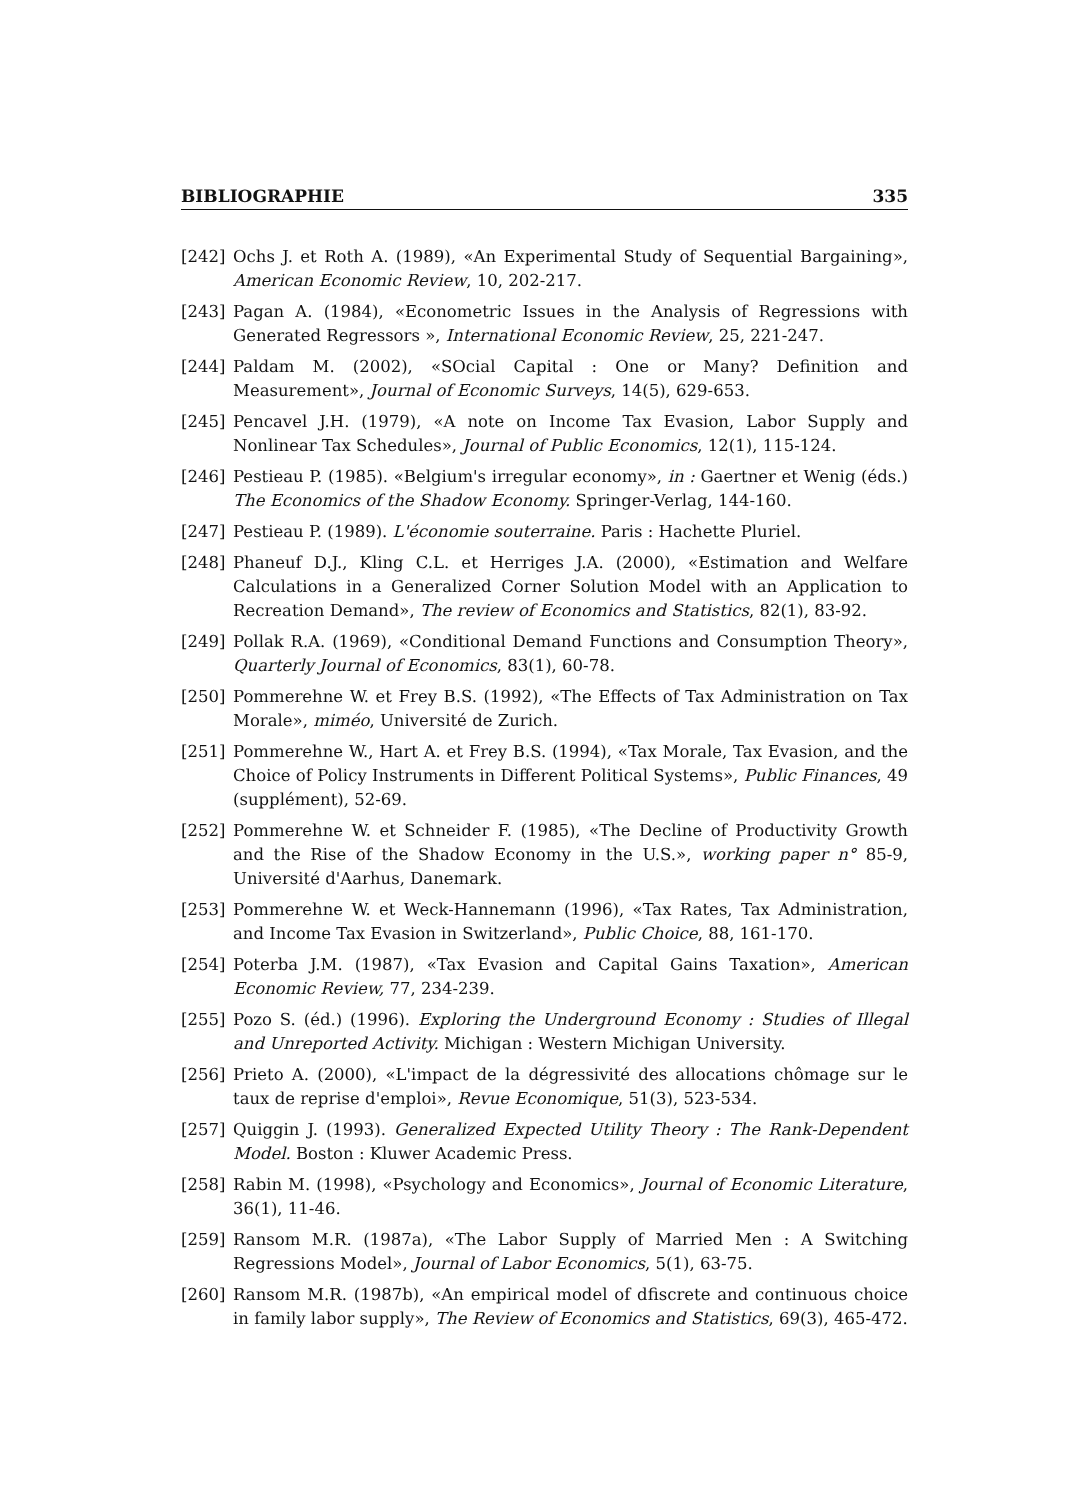BIBLIOGRAPHIE 335
[242] Ochs J. et Roth A. (1989), «An Experimental Study of Sequential Bargaining», American Economic Review, 10, 202-217.
[243] Pagan A. (1984), «Econometric Issues in the Analysis of Regressions with Generated Regressors », International Economic Review, 25, 221-247.
[244] Paldam M. (2002), «SOcial Capital : One or Many? Definition and Measurement», Journal of Economic Surveys, 14(5), 629-653.
[245] Pencavel J.H. (1979), «A note on Income Tax Evasion, Labor Supply and Nonlinear Tax Schedules», Journal of Public Economics, 12(1), 115-124.
[246] Pestieau P. (1985). «Belgium's irregular economy», in : Gaertner et Wenig (éds.) The Economics of the Shadow Economy. Springer-Verlag, 144-160.
[247] Pestieau P. (1989). L'économie souterraine. Paris : Hachette Pluriel.
[248] Phaneuf D.J., Kling C.L. et Herriges J.A. (2000), «Estimation and Welfare Calculations in a Generalized Corner Solution Model with an Application to Recreation Demand», The review of Economics and Statistics, 82(1), 83-92.
[249] Pollak R.A. (1969), «Conditional Demand Functions and Consumption Theory», Quarterly Journal of Economics, 83(1), 60-78.
[250] Pommerehne W. et Frey B.S. (1992), «The Effects of Tax Administration on Tax Morale», miméo, Université de Zurich.
[251] Pommerehne W., Hart A. et Frey B.S. (1994), «Tax Morale, Tax Evasion, and the Choice of Policy Instruments in Different Political Systems», Public Finances, 49 (supplément), 52-69.
[252] Pommerehne W. et Schneider F. (1985), «The Decline of Productivity Growth and the Rise of the Shadow Economy in the U.S.», working paper n° 85-9, Université d'Aarhus, Danemark.
[253] Pommerehne W. et Weck-Hannemann (1996), «Tax Rates, Tax Administration, and Income Tax Evasion in Switzerland», Public Choice, 88, 161-170.
[254] Poterba J.M. (1987), «Tax Evasion and Capital Gains Taxation», American Economic Review, 77, 234-239.
[255] Pozo S. (éd.) (1996). Exploring the Underground Economy : Studies of Illegal and Unreported Activity. Michigan : Western Michigan University.
[256] Prieto A. (2000), «L'impact de la dégressivité des allocations chômage sur le taux de reprise d'emploi», Revue Economique, 51(3), 523-534.
[257] Quiggin J. (1993). Generalized Expected Utility Theory : The Rank-Dependent Model. Boston : Kluwer Academic Press.
[258] Rabin M. (1998), «Psychology and Economics», Journal of Economic Literature, 36(1), 11-46.
[259] Ransom M.R. (1987a), «The Labor Supply of Married Men : A Switching Regressions Model», Journal of Labor Economics, 5(1), 63-75.
[260] Ransom M.R. (1987b), «An empirical model of dfiscrete and continuous choice in family labor supply», The Review of Economics and Statistics, 69(3), 465-472.